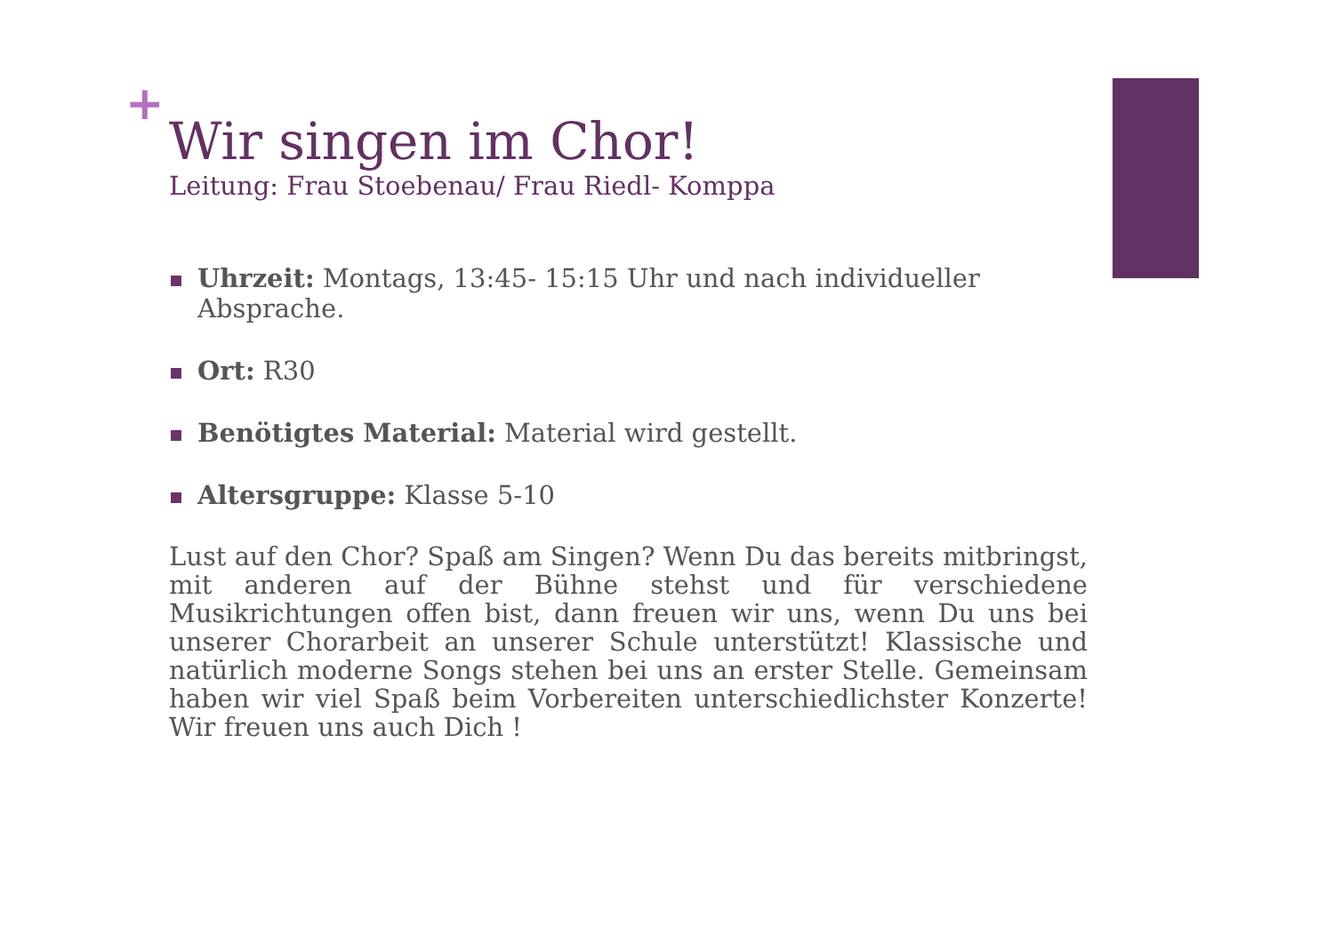+
Wir singen im Chor!
Leitung: Frau Stoebenau/ Frau Riedl- Komppa
Uhrzeit: Montags, 13:45- 15:15 Uhr und nach individueller Absprache.
Ort: R30
Benötigtes Material: Material wird gestellt.
Altersgruppe: Klasse 5-10
Lust auf den Chor? Spaß am Singen? Wenn Du das bereits mitbringst, mit anderen auf der Bühne stehst und für verschiedene Musikrichtungen offen bist, dann freuen wir uns, wenn Du uns bei unserer Chorarbeit an unserer Schule unterstützt! Klassische und natürlich moderne Songs stehen bei uns an erster Stelle. Gemeinsam haben wir viel Spaß beim Vorbereiten unterschiedlichster Konzerte! Wir freuen uns auch Dich !